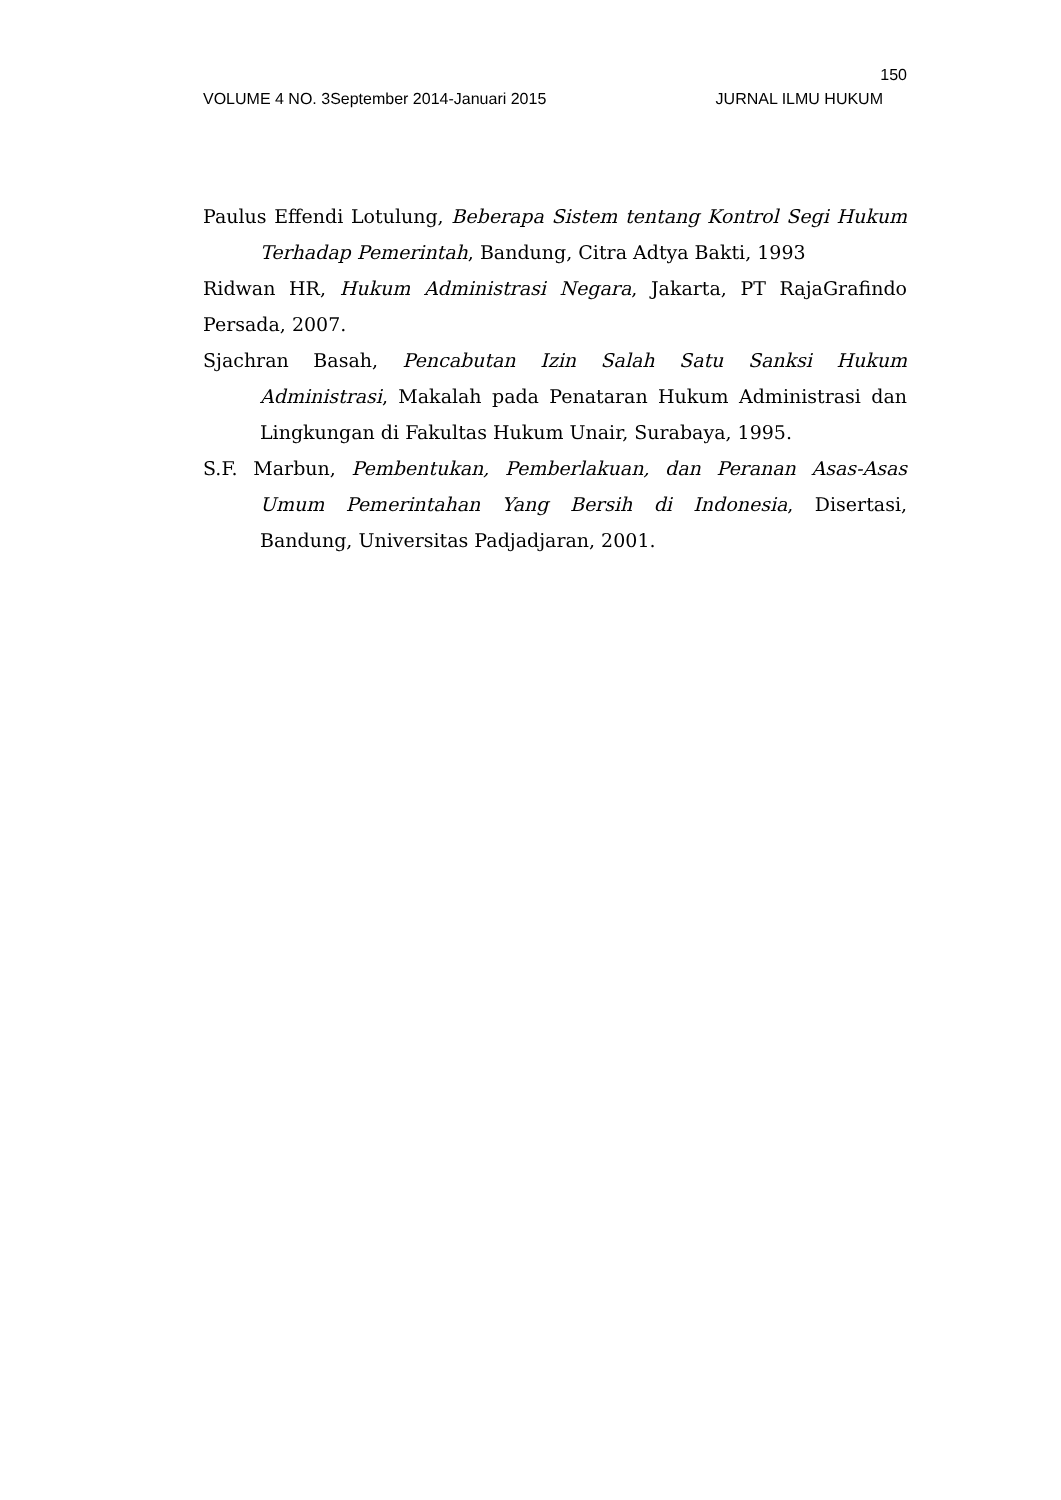150
VOLUME 4 NO. 3September 2014-Januari 2015 JURNAL ILMU HUKUM
Paulus Effendi Lotulung, Beberapa Sistem tentang Kontrol Segi Hukum Terhadap Pemerintah, Bandung, Citra Adtya Bakti, 1993
Ridwan HR, Hukum Administrasi Negara, Jakarta, PT RajaGrafindo Persada, 2007.
Sjachran Basah, Pencabutan Izin Salah Satu Sanksi Hukum Administrasi, Makalah pada Penataran Hukum Administrasi dan Lingkungan di Fakultas Hukum Unair, Surabaya, 1995.
S.F. Marbun, Pembentukan, Pemberlakuan, dan Peranan Asas-Asas Umum Pemerintahan Yang Bersih di Indonesia, Disertasi, Bandung, Universitas Padjadjaran, 2001.